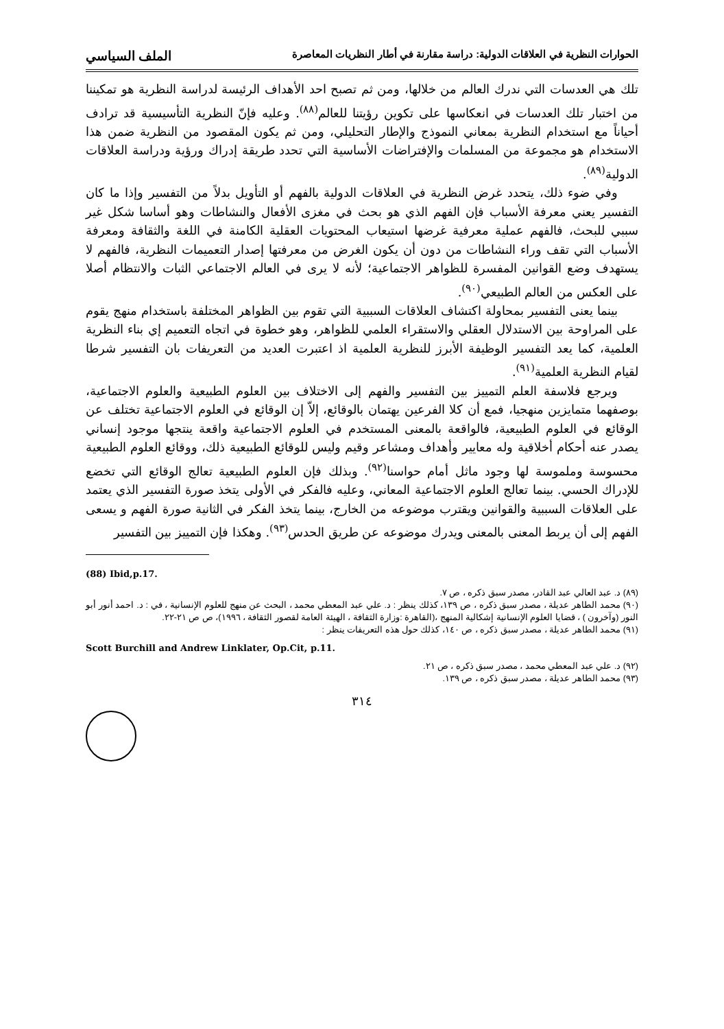الحوارات النظرية في العلاقات الدولية: دراسة مقارنة في أطار النظريات المعاصرة الملف السياسي
تلك هي العدسات التي ندرك العالم من خلالها، ومن ثم تصبح احد الأهداف الرئيسة لدراسة النظرية هو تمكيننا من اختبار تلك العدسات في انعكاسها على تكوين رؤيتنا للعالم<sup>(٨٨)</sup>. وعليه فإنّ النظرية التأسيسية قد ترادف أحياناً مع استخدام النظرية بمعاني النموذج والإطار التحليلي، ومن ثم يكون المقصود من النظرية ضمن هذا الاستخدام هو مجموعة من المسلمات والإفتراضات الأساسية التي تحدد طريقة إدراك ورؤية ودراسة العلاقات الدولية<sup>(٨٩)</sup>.
وفي ضوء ذلك، يتحدد غرض النظرية في العلاقات الدولية بالفهم أو التأويل بدلاً من التفسير وإذا ما كان التفسير يعني معرفة الأسباب فإن الفهم الذي هو بحث في مغزى الأفعال والنشاطات وهو أساسا شكل غير سببي للبحث، فالفهم عملية معرفية غرضها استيعاب المحتويات العقلية الكامنة في اللغة والثقافة ومعرفة الأسباب التي تقف وراء النشاطات من دون أن يكون الغرض من معرفتها إصدار التعميمات النظرية، فالفهم لا يستهدف وضع القوانين المفسرة للظواهر الاجتماعية؛ لأنه لا يرى في العالم الاجتماعي الثبات والانتظام أصلا على العكس من العالم الطبيعي<sup>(٩٠)</sup>.
بينما يعنى التفسير بمحاولة اكتشاف العلاقات السببية التي تقوم بين الظواهر المختلفة باستخدام منهج يقوم على المراوحة بين الاستدلال العقلي والاستقراء العلمي للظواهر، وهو خطوة في اتجاه التعميم إي بناء النظرية العلمية، كما يعد التفسير الوظيفة الأبرز للنظرية العلمية اذ اعتبرت العديد من التعريفات بان التفسير شرطا لقيام النظرية العلمية<sup>(٩١)</sup>.
ويرجع فلاسفة العلم التمييز بين التفسير والفهم إلى الاختلاف بين العلوم الطبيعية والعلوم الاجتماعية، بوصفهما متمايزين منهجيا، فمع أن كلا الفرعين يهتمان بالوقائع، إلاّ إن الوقائع في العلوم الاجتماعية تختلف عن الوقائع في العلوم الطبيعية، فالواقعة بالمعنى المستخدم في العلوم الاجتماعية واقعة ينتجها موجود إنساني يصدر عنه أحكام أخلاقية وله معايير وأهداف ومشاعر وقيم وليس للوقائع الطبيعية ذلك، ووقائع العلوم الطبيعية محسوسة وملموسة لها وجود ماثل أمام حواسنا<sup>(٩٢)</sup>. وبذلك فإن العلوم الطبيعية تعالج الوقائع التي تخضع للإدراك الحسي. بينما تعالج العلوم الاجتماعية المعاني، وعليه فالفكر في الأولى يتخذ صورة التفسير الذي يعتمد على العلاقات السببية والقوانين ويقترب موضوعه من الخارج، بينما يتخذ الفكر في الثانية صورة الفهم و يسعى الفهم إلى أن يربط المعنى بالمعنى ويدرك موضوعه عن طريق الحدس<sup>(٩٣)</sup>. وهكذا فإن التمييز بين التفسير
(88) Ibid,p.17.
(٨٩) د. عبد العالي عبد القادر، مصدر سبق ذكره ، ص ٧.
(٩٠) محمد الطاهر عديلة ، مصدر سبق ذكره ، ص ١٣٩، كذلك ينظر : د. علي عبد المعطي محمد ، البحث عن منهج للعلوم الإنسانية ، في : د. احمد أنور أبو النور (وآخرون ) ، قضايا العلوم الإنسانية إشكالية المنهج ،(القاهرة :وزارة الثقافة ، الهيئة العامة لقصور الثقافة ، ١٩٩٦)، ص ص ٢١-٢٢.
(٩١) محمد الطاهر عديلة ، مصدر سبق ذكره ، ص ١٤٠، كذلك حول هذه التعريفات ينظر :
Scott Burchill and Andrew Linklater, Op.Cit, p.11.
(٩٢) د. علي عبد المعطي محمد ، مصدر سبق ذكره ، ص ٢١.
(٩٣) محمد الطاهر عديلة ، مصدر سبق ذكره ، ص ١٣٩.
٣١٤